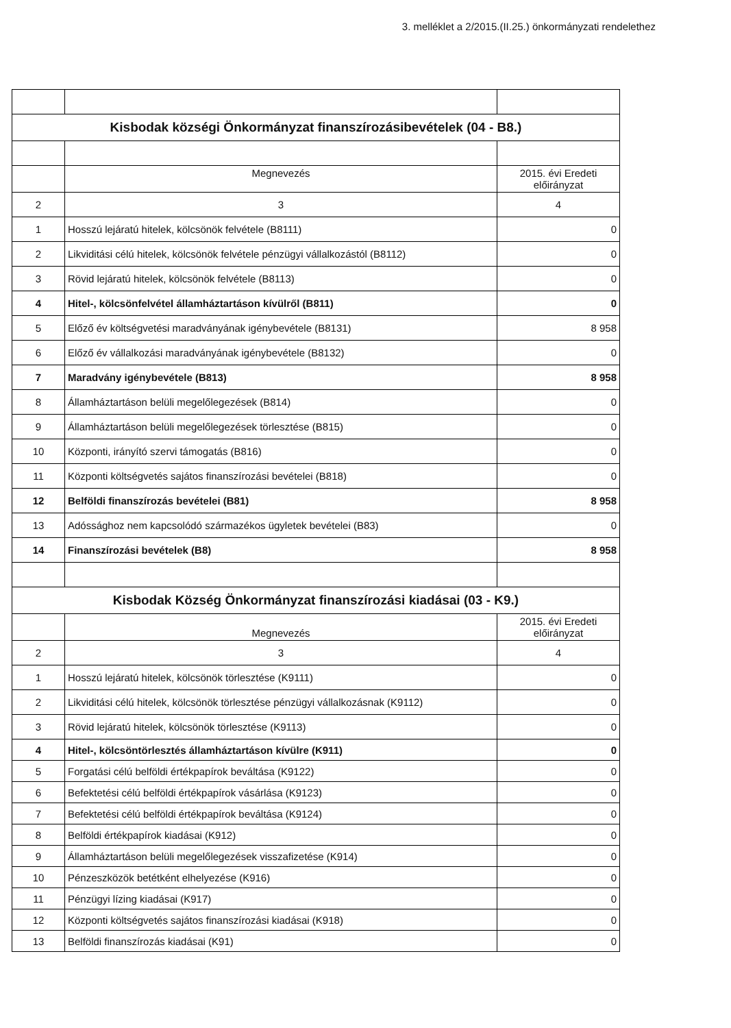3. melléklet a 2/2015.(II.25.) önkormányzati rendelethez
| Kisbodak községi Önkormányzat finanszírozásibevételek (04 - B8.) | | |
| | Megnevezés | 2015. évi Eredeti előirányzat |
| 2 | 3 | 4 |
| 1 | Hosszú lejáratú hitelek, kölcsönök felvétele (B8111) | 0 |
| 2 | Likviditási célú hitelek, kölcsönök felvétele pénzügyi vállalkozástól (B8112) | 0 |
| 3 | Rövid lejáratú hitelek, kölcsönök felvétele (B8113) | 0 |
| 4 | Hitel-, kölcsönfelvétel államháztartáson kívülről (B811) | 0 |
| 5 | Előző év költségvetési maradványának igénybevétele (B8131) | 8 958 |
| 6 | Előző év vállalkozási maradványának igénybevétele (B8132) | 0 |
| 7 | Maradvány igénybevétele (B813) | 8 958 |
| 8 | Államháztartáson belüli megelőlegezések (B814) | 0 |
| 9 | Államháztartáson belüli megelőlegezések törlesztése (B815) | 0 |
| 10 | Központi, irányító szervi támogatás (B816) | 0 |
| 11 | Központi költségvetés sajátos finanszírozási bevételei (B818) | 0 |
| 12 | Belföldi finanszírozás bevételei (B81) | 8 958 |
| 13 | Adóssághoz nem kapcsolódó származékos ügyletek bevételei (B83) | 0 |
| 14 | Finanszírozási bevételek (B8) | 8 958 |
| Kisbodak Község Önkormányzat finanszírozási kiadásai (03 - K9.) | | |
| | Megnevezés | 2015. évi Eredeti előirányzat |
| 2 | 3 | 4 |
| 1 | Hosszú lejáratú hitelek, kölcsönök törlesztése (K9111) | 0 |
| 2 | Likviditási célú hitelek, kölcsönök törlesztése pénzügyi vállalkozásnak (K9112) | 0 |
| 3 | Rövid lejáratú hitelek, kölcsönök törlesztése (K9113) | 0 |
| 4 | Hitel-, kölcsöntörlesztés államháztartáson kívülre (K911) | 0 |
| 5 | Forgatási célú belföldi értékpapírok beváltása (K9122) | 0 |
| 6 | Befektetési célú belföldi értékpapírok vásárlása (K9123) | 0 |
| 7 | Befektetési célú belföldi értékpapírok beváltása (K9124) | 0 |
| 8 | Belföldi értékpapírok kiadásai (K912) | 0 |
| 9 | Államháztartáson belüli megelőlegezések visszafizetése (K914) | 0 |
| 10 | Pénzeszközök betétként elhelyezése (K916) | 0 |
| 11 | Pénzügyi lízing kiadásai (K917) | 0 |
| 12 | Központi költségvetés sajátos finanszírozási kiadásai (K918) | 0 |
| 13 | Belföldi finanszírozás kiadásai (K91) | 0 |